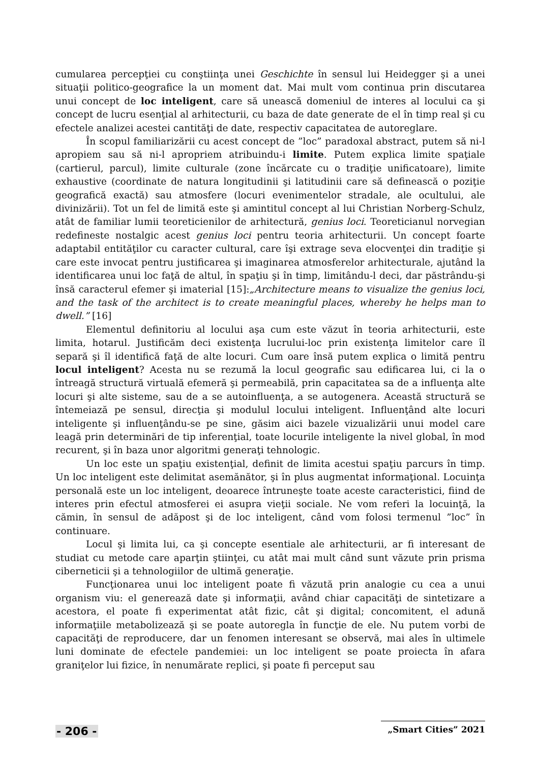cumularea percepţiei cu conştiinţa unei Geschichte în sensul lui Heidegger şi a unei situaţii politico-geografice la un moment dat. Mai mult vom continua prin discutarea unui concept de loc inteligent, care să unească domeniul de interes al locului ca şi concept de lucru esenţial al arhitecturii, cu baza de date generate de el în timp real şi cu efectele analizei acestei cantităţi de date, respectiv capacitatea de autoreglare.
În scopul familiarizării cu acest concept de ”loc” paradoxal abstract, putem să ni-l apropiem sau să ni-l apropriem atribuindu-i limite. Putem explica limite spaţiale (cartierul, parcul), limite culturale (zone încărcate cu o tradiţie unificatoare), limite exhaustive (coordinate de natura longitudinii şi latitudinii care să definească o poziţie geografică exactă) sau atmosfere (locuri evenimentelor stradale, ale ocultului, ale divinizării). Tot un fel de limită este şi amintitul concept al lui Christian Norberg-Schulz, atât de familiar lumii teoreticienilor de arhitectură, genius loci. Teoreticianul norvegian redefineste nostalgic acest genius loci pentru teoria arhitecturii. Un concept foarte adaptabil entităţilor cu caracter cultural, care îşi extrage seva elocvenţei din tradiţie şi care este invocat pentru justificarea şi imaginarea atmosferelor arhitecturale, ajutând la identificarea unui loc faţă de altul, în spaţiu şi în timp, limitându-l deci, dar păstrându-şi însă caracterul efemer şi imaterial [15]:„Architecture means to visualize the genius loci, and the task of the architect is to create meaningful places, whereby he helps man to dwell.” [16]
Elementul definitoriu al locului aşa cum este văzut în teoria arhitecturii, este limita, hotarul. Justificăm deci existenţa lucrului-loc prin existenţa limitelor care îl separă şi îl identifică faţă de alte locuri. Cum oare însă putem explica o limită pentru locul inteligent? Acesta nu se rezumă la locul geografic sau edificarea lui, ci la o întreagă structură virtuală efemeră şi permeabilă, prin capacitatea sa de a influenţa alte locuri şi alte sisteme, sau de a se autoinfluenţa, a se autogenera. Această structură se întemeiază pe sensul, direcţia şi modulul locului inteligent. Influenţând alte locuri inteligente şi influenţându-se pe sine, găsim aici bazele vizualizării unui model care leagă prin determinări de tip inferenţial, toate locurile inteligente la nivel global, în mod recurent, şi în baza unor algoritmi generaţi tehnologic.
Un loc este un spaţiu existenţial, definit de limita acestui spaţiu parcurs în timp. Un loc inteligent este delimitat asemănător, şi în plus augmentat informaţional. Locuinţa personală este un loc inteligent, deoarece întruneşte toate aceste caracteristici, fiind de interes prin efectul atmosferei ei asupra vieţii sociale. Ne vom referi la locuinţă, la cămin, în sensul de adăpost şi de loc inteligent, când vom folosi termenul ”loc” în continuare.
Locul şi limita lui, ca şi concepte esentiale ale arhitecturii, ar fi interesant de studiat cu metode care aparţin ştiinţei, cu atât mai mult când sunt văzute prin prisma ciberneticii şi a tehnologiilor de ultimă generaţie.
Funcţionarea unui loc inteligent poate fi văzută prin analogie cu cea a unui organism viu: el generează date şi informaţii, având chiar capacităţi de sintetizare a acestora, el poate fi experimentat atât fizic, cât şi digital; concomitent, el adună informaţiile metabolizează şi se poate autoregla în funcţie de ele. Nu putem vorbi de capacităţi de reproducere, dar un fenomen interesant se observă, mai ales în ultimele luni dominate de efectele pandemiei: un loc inteligent se poate proiecta în afara graniţelor lui fizice, în nenumărate replici, şi poate fi perceput sau
- 206 - „Smart Cities” 2021